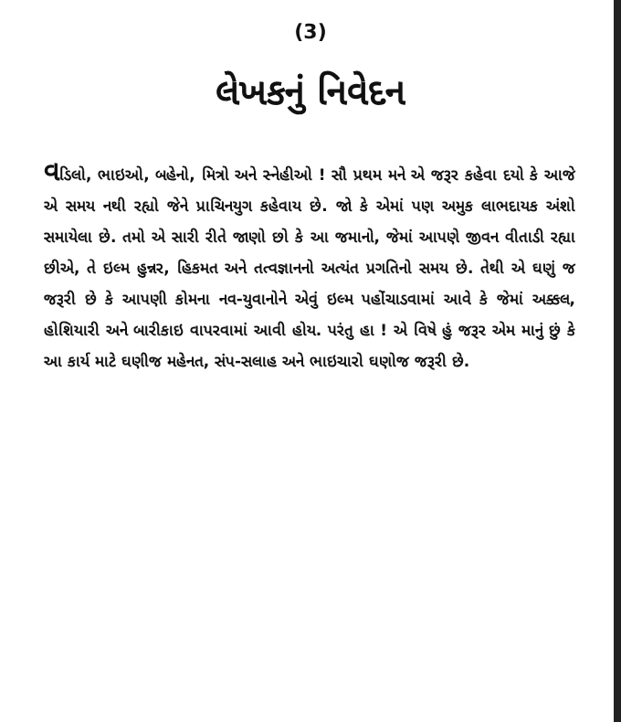(3)
લેખકનું નિવેદન
વડિલો, ભાઇઓ, બહેનો, મિત્રો અને સ્નેહીઓ ! સૌ પ્રથમ મને એ જરૂર કહેવા દયો કે આજે એ સમય નથી રહ્યો જેને પ્રાચિનયુગ કહેવાય છે. જો કે એમાં પણ અમુક લાભદાયક અંશો સમાયેલા છે. તમો એ સારી રીતે જાણો છો કે આ જમાનો, જેમાં આપણે જીવન વીતાડી રહ્યા છીએ, તે ઇલ્મ હુન્નર, હિકમત અને તત્વજ્ઞાનનો અત્યંત પ્રગતિનો સમય છે. તેથી એ ઘણું જ જરૂરી છે કે આપણી કોમના નવ-યુવાનોને એવું ઇલ્મ પહોંચાડવામાં આવે કે જેમાં અક્કલ, હોશિયારી અને બારીકાઇ વાપરવામાં આવી હોય. પરંતુ હા ! એ વિષે હું જરૂર એમ માનું છું કે આ કાર્ય માટે ઘણીજ મહેનત, સંપ-સલાહ અને ભાઇચારો ઘણોજ જરૂરી છે.